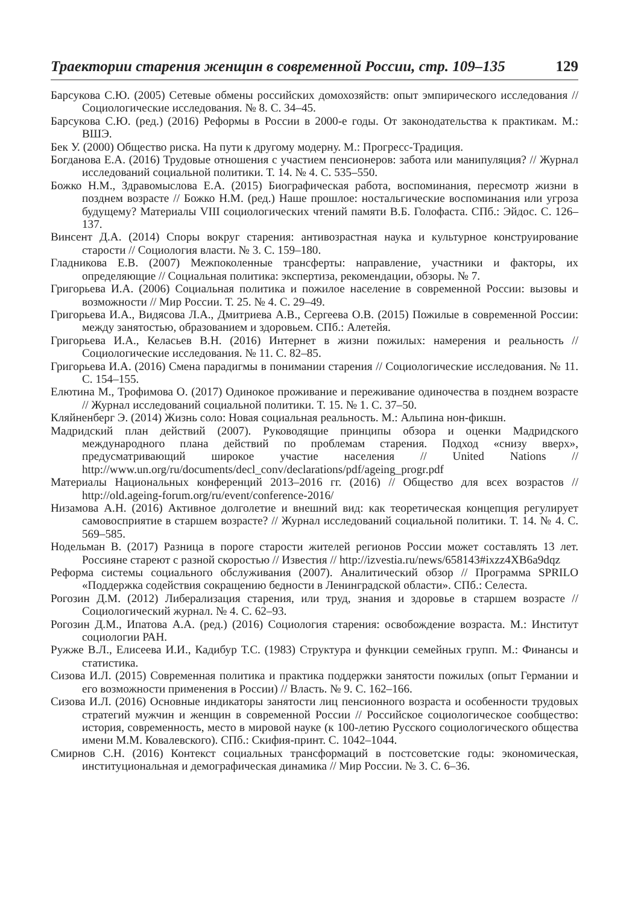Траектории старения женщин в современной России, стр. 109–135 129
Барсукова С.Ю. (2005) Сетевые обмены российских домохозяйств: опыт эмпирического исследования // Социологические исследования. № 8. С. 34–45.
Барсукова С.Ю. (ред.) (2016) Реформы в России в 2000-е годы. От законодательства к практикам. М.: ВШЭ.
Бек У. (2000) Общество риска. На пути к другому модерну. М.: Прогресс-Традиция.
Богданова Е.А. (2016) Трудовые отношения с участием пенсионеров: забота или манипуляция? // Журнал исследований социальной политики. Т. 14. № 4. С. 535–550.
Божко Н.М., Здравомыслова Е.А. (2015) Биографическая работа, воспоминания, пересмотр жизни в позднем возрасте // Божко Н.М. (ред.) Наше прошлое: ностальгические воспоминания или угроза будущему? Материалы VIII социологических чтений памяти В.Б. Голофаста. СПб.: Эйдос. С. 126–137.
Винсент Д.А. (2014) Споры вокруг старения: антивозрастная наука и культурное конструирование старости // Социология власти. № 3. С. 159–180.
Гладникова Е.В. (2007) Межпоколенные трансферты: направление, участники и факторы, их определяющие // Социальная политика: экспертиза, рекомендации, обзоры. № 7.
Григорьева И.А. (2006) Социальная политика и пожилое население в современной России: вызовы и возможности // Мир России. Т. 25. № 4. С. 29–49.
Григорьева И.А., Видясова Л.А., Дмитриева А.В., Сергеева О.В. (2015) Пожилые в современной России: между занятостью, образованием и здоровьем. СПб.: Алетейя.
Григорьева И.А., Келасьев В.Н. (2016) Интернет в жизни пожилых: намерения и реальность // Социологические исследования. № 11. С. 82–85.
Григорьева И.А. (2016) Смена парадигмы в понимании старения // Социологические исследования. № 11. С. 154–155.
Елютина М., Трофимова О. (2017) Одинокое проживание и переживание одиночества в позднем возрасте // Журнал исследований социальной политики. Т. 15. № 1. С. 37–50.
Кляйненберг Э. (2014) Жизнь соло: Новая социальная реальность. М.: Альпина нон-фикшн.
Мадридский план действий (2007). Руководящие принципы обзора и оценки Мадридского международного плана действий по проблемам старения. Подход «снизу вверх», предусматривающий широкое участие населения // United Nations // http://www.un.org/ru/documents/decl_conv/declarations/pdf/ageing_progr.pdf
Материалы Национальных конференций 2013–2016 гг. (2016) // Общество для всех возрастов // http://old.ageing-forum.org/ru/event/conference-2016/
Низамова А.Н. (2016) Активное долголетие и внешний вид: как теоретическая концепция регулирует самовосприятие в старшем возрасте? // Журнал исследований социальной политики. Т. 14. № 4. С. 569–585.
Нодельман В. (2017) Разница в пороге старости жителей регионов России может составлять 13 лет. Россияне стареют с разной скоростью // Известия // http://izvestia.ru/news/658143#ixzz4XB6a9dqz
Реформа системы социального обслуживания (2007). Аналитический обзор // Программа SPRILO «Поддержка содействия сокращению бедности в Ленинградской области». СПб.: Селеста.
Рогозин Д.М. (2012) Либерализация старения, или труд, знания и здоровье в старшем возрасте // Социологический журнал. № 4. С. 62–93.
Рогозин Д.М., Ипатова А.А. (ред.) (2016) Социология старения: освобождение возраста. М.: Институт социологии РАН.
Ружже В.Л., Елисеева И.И., Кадибур Т.С. (1983) Структура и функции семейных групп. М.: Финансы и статистика.
Сизова И.Л. (2015) Современная политика и практика поддержки занятости пожилых (опыт Германии и его возможности применения в России) // Власть. № 9. С. 162–166.
Сизова И.Л. (2016) Основные индикаторы занятости лиц пенсионного возраста и особенности трудовых стратегий мужчин и женщин в современной России // Российское социологическое сообщество: история, современность, место в мировой науке (к 100-летию Русского социологического общества имени М.М. Ковалевского). СПб.: Скифия-принт. С. 1042–1044.
Смирнов С.Н. (2016) Контекст социальных трансформаций в постсоветские годы: экономическая, институциональная и демографическая динамика // Мир России. № 3. С. 6–36.